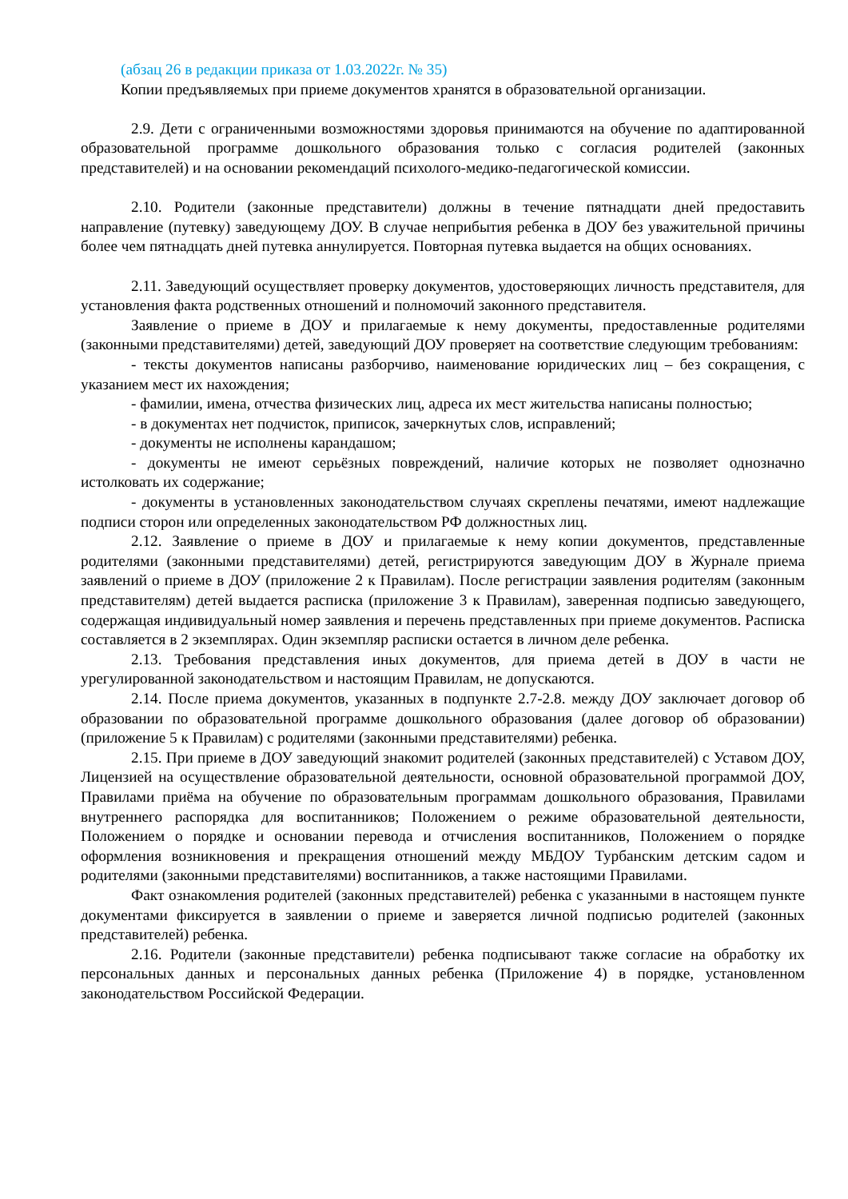(абзац 26 в редакции приказа от 1.03.2022г. № 35)
Копии предъявляемых при приеме документов хранятся в образовательной организации.
2.9. Дети с ограниченными возможностями здоровья принимаются на обучение по адаптированной образовательной программе дошкольного образования только с согласия родителей (законных представителей) и на основании рекомендаций психолого-медико-педагогической комиссии.
2.10. Родители (законные представители) должны в течение пятнадцати дней предоставить направление (путевку) заведующему ДОУ. В случае неприбытия ребенка в ДОУ без уважительной причины более чем пятнадцать дней путевка аннулируется. Повторная путевка выдается на общих основаниях.
2.11. Заведующий осуществляет проверку документов, удостоверяющих личность представителя, для установления факта родственных отношений и полномочий законного представителя.
Заявление о приеме в ДОУ и прилагаемые к нему документы, предоставленные родителями (законными представителями) детей, заведующий ДОУ проверяет на соответствие следующим требованиям:
- тексты документов написаны разборчиво, наименование юридических лиц – без сокращения, с указанием мест их нахождения;
- фамилии, имена, отчества физических лиц, адреса их мест жительства написаны полностью;
- в документах нет подчисток, приписок, зачеркнутых слов, исправлений;
- документы не исполнены карандашом;
- документы не имеют серьёзных повреждений, наличие которых не позволяет однозначно истолковать их содержание;
- документы в установленных законодательством случаях скреплены печатями, имеют надлежащие подписи сторон или определенных законодательством РФ должностных лиц.
2.12. Заявление о приеме в ДОУ и прилагаемые к нему копии документов, представленные родителями (законными представителями) детей, регистрируются заведующим ДОУ в Журнале приема заявлений о приеме в ДОУ (приложение 2 к Правилам). После регистрации заявления родителям (законным представителям) детей выдается расписка (приложение 3 к Правилам), заверенная подписью заведующего, содержащая индивидуальный номер заявления и перечень представленных при приеме документов. Расписка составляется в 2 экземплярах. Один экземпляр расписки остается в личном деле ребенка.
2.13. Требования представления иных документов, для приема детей в ДОУ в части не урегулированной законодательством и настоящим Правилам, не допускаются.
2.14. После приема документов, указанных в подпункте 2.7-2.8. между ДОУ заключает договор об образовании по образовательной программе дошкольного образования (далее договор об образовании) (приложение 5 к Правилам) с родителями (законными представителями) ребенка.
2.15. При приеме в ДОУ заведующий знакомит родителей (законных представителей) с Уставом ДОУ, Лицензией на осуществление образовательной деятельности, основной образовательной программой ДОУ, Правилами приёма на обучение по образовательным программам дошкольного образования, Правилами внутреннего распорядка для воспитанников; Положением о режиме образовательной деятельности, Положением о порядке и основании перевода и отчисления воспитанников, Положением о порядке оформления возникновения и прекращения отношений между МБДОУ Турбанским детским садом и родителями (законными представителями) воспитанников, а также настоящими Правилами.
Факт ознакомления родителей (законных представителей) ребенка с указанными в настоящем пункте документами фиксируется в заявлении о приеме и заверяется личной подписью родителей (законных представителей) ребенка.
2.16. Родители (законные представители) ребенка подписывают также согласие на обработку их персональных данных и персональных данных ребенка (Приложение 4) в порядке, установленном законодательством Российской Федерации.